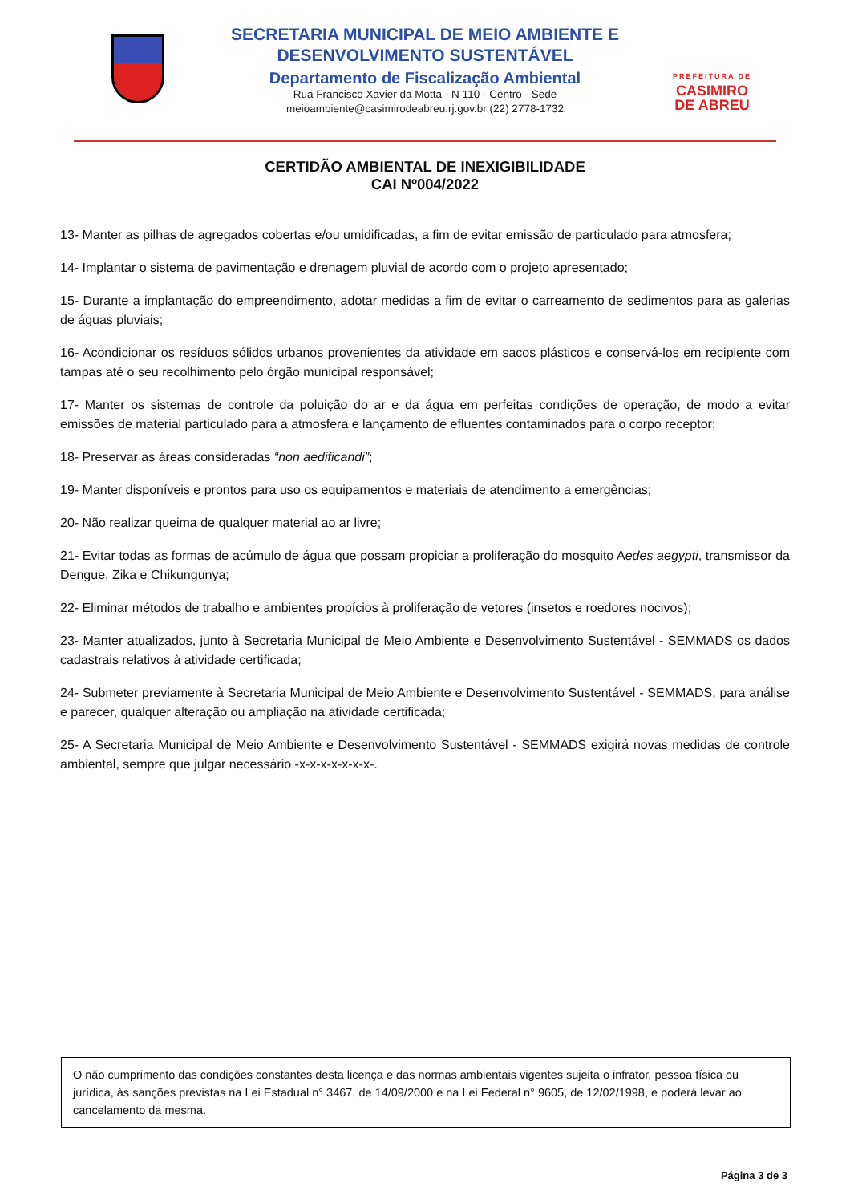SECRETARIA MUNICIPAL DE MEIO AMBIENTE E
DESENVOLVIMENTO SUSTENTÁVEL
Departamento de Fiscalização Ambiental
Rua Francisco Xavier da Motta - N 110 - Centro - Sede
meioambiente@casimirodeabreu.rj.gov.br (22) 2778-1732
PREFEITURA DE
CASIMIRO
DE ABREU
CERTIDÃO AMBIENTAL DE INEXIGIBILIDADE
CAI Nº004/2022
13- Manter as pilhas de agregados cobertas e/ou umidificadas, a fim de evitar emissão de particulado para atmosfera;
14- Implantar o sistema de pavimentação e drenagem pluvial de acordo com o projeto apresentado;
15- Durante a implantação do empreendimento, adotar medidas a fim de evitar o carreamento de sedimentos para as galerias de águas pluviais;
16- Acondicionar os resíduos sólidos urbanos provenientes da atividade em sacos plásticos e conservá-los em recipiente com tampas até o seu recolhimento pelo órgão municipal responsável;
17- Manter os sistemas de controle da poluição do ar e da água em perfeitas condições de operação, de modo a evitar emissões de material particulado para a atmosfera e lançamento de efluentes contaminados para o corpo receptor;
18- Preservar as áreas consideradas “non aedificandi”;
19- Manter disponíveis e prontos para uso os equipamentos e materiais de atendimento a emergências;
20- Não realizar queima de qualquer material ao ar livre;
21- Evitar todas as formas de acúmulo de água que possam propiciar a proliferação do mosquito Aedes aegypti, transmissor da Dengue, Zika e Chikungunya;
22- Eliminar métodos de trabalho e ambientes propícios à proliferação de vetores (insetos e roedores nocivos);
23- Manter atualizados, junto à Secretaria Municipal de Meio Ambiente e Desenvolvimento Sustentável - SEMMADS os dados cadastrais relativos à atividade certificada;
24- Submeter previamente à Secretaria Municipal de Meio Ambiente e Desenvolvimento Sustentável - SEMMADS, para análise e parecer, qualquer alteração ou ampliação na atividade certificada;
25- A Secretaria Municipal de Meio Ambiente e Desenvolvimento Sustentável - SEMMADS exigirá novas medidas de controle ambiental, sempre que julgar necessário.-x-x-x-x-x-x-x-.
O não cumprimento das condições constantes desta licença e das normas ambientais vigentes sujeita o infrator, pessoa física ou jurídica, às sanções previstas na Lei Estadual n° 3467, de 14/09/2000 e na Lei Federal n° 9605, de 12/02/1998, e poderá levar ao cancelamento da mesma.
Página 3 de 3